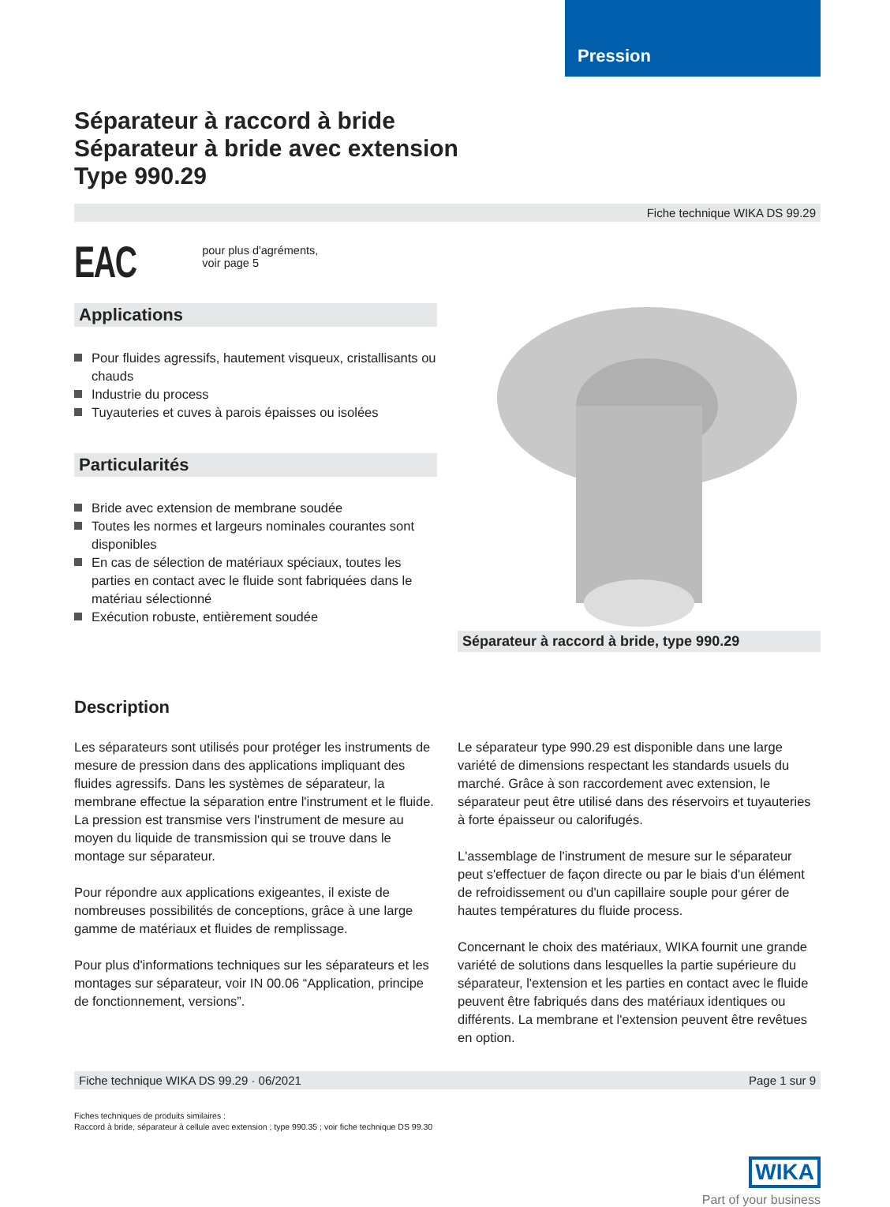Pression
Séparateur à raccord à bride
Séparateur à bride avec extension
Type 990.29
Fiche technique WIKA DS 99.29
EAC
pour plus d'agréments,
voir page 5
Applications
Pour fluides agressifs, hautement visqueux, cristallisants ou chauds
Industrie du process
Tuyauteries et cuves à parois épaisses ou isolées
Particularités
Bride avec extension de membrane soudée
Toutes les normes et largeurs nominales courantes sont disponibles
En cas de sélection de matériaux spéciaux, toutes les parties en contact avec le fluide sont fabriquées dans le matériau sélectionné
Exécution robuste, entièrement soudée
Séparateur à raccord à bride, type 990.29
Description
Les séparateurs sont utilisés pour protéger les instruments de mesure de pression dans des applications impliquant des fluides agressifs. Dans les systèmes de séparateur, la membrane effectue la séparation entre l'instrument et le fluide.
La pression est transmise vers l'instrument de mesure au moyen du liquide de transmission qui se trouve dans le montage sur séparateur.
Pour répondre aux applications exigeantes, il existe de nombreuses possibilités de conceptions, grâce à une large gamme de matériaux et fluides de remplissage.
Pour plus d'informations techniques sur les séparateurs et les montages sur séparateur, voir IN 00.06 “Application, principe de fonctionnement, versions”.
Le séparateur type 990.29 est disponible dans une large variété de dimensions respectant les standards usuels du marché. Grâce à son raccordement avec extension, le séparateur peut être utilisé dans des réservoirs et tuyauteries à forte épaisseur ou calorifugés.
L'assemblage de l'instrument de mesure sur le séparateur peut s'effectuer de façon directe ou par le biais d'un élément de refroidissement ou d'un capillaire souple pour gérer de hautes températures du fluide process.
Concernant le choix des matériaux, WIKA fournit une grande variété de solutions dans lesquelles la partie supérieure du séparateur, l'extension et les parties en contact avec le fluide peuvent être fabriqués dans des matériaux identiques ou différents. La membrane et l'extension peuvent être revêtues en option.
Fiche technique WIKA DS 99.29 · 06/2021 Page 1 sur 9
Fiches techniques de produits similaires :
Raccord à bride, séparateur à cellule avec extension ; type 990.35 ; voir fiche technique DS 99.30
WIKA
Part of your business